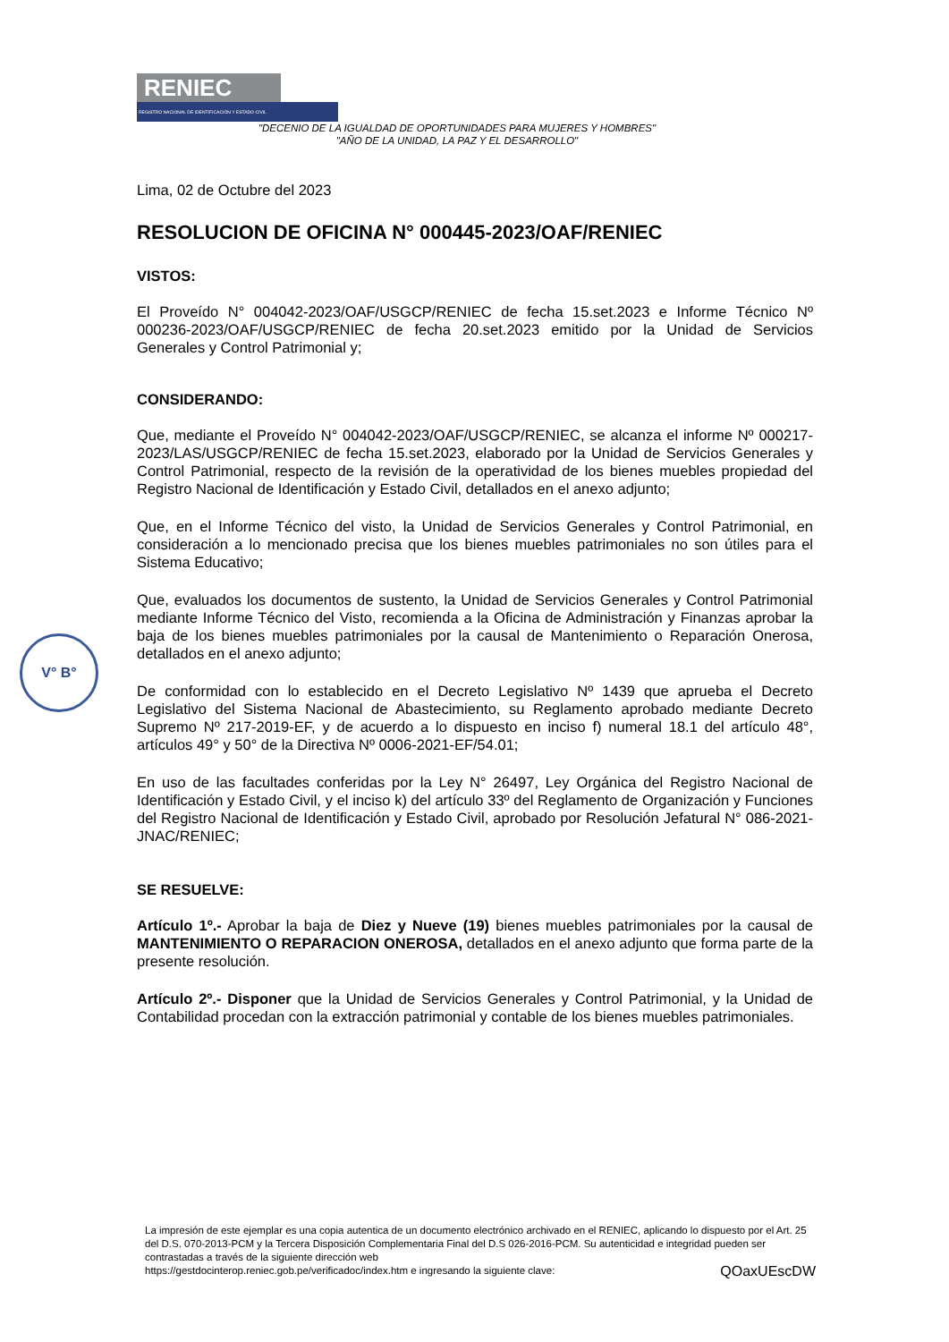RENIEC
REGISTRO NACIONAL DE IDENTIFICACIÓN Y ESTADO CIVIL
"DECENIO DE LA IGUALDAD DE OPORTUNIDADES PARA MUJERES Y HOMBRES"
"AÑO DE LA UNIDAD, LA PAZ Y EL DESARROLLO"
Lima, 02 de Octubre del 2023
RESOLUCION DE OFICINA N° 000445-2023/OAF/RENIEC
VISTOS:
El Proveído N° 004042-2023/OAF/USGCP/RENIEC de fecha 15.set.2023 e Informe Técnico Nº 000236-2023/OAF/USGCP/RENIEC de fecha 20.set.2023 emitido por la Unidad de Servicios Generales y Control Patrimonial y;
CONSIDERANDO:
Que, mediante el Proveído N° 004042-2023/OAF/USGCP/RENIEC, se alcanza el informe Nº 000217-2023/LAS/USGCP/RENIEC de fecha 15.set.2023, elaborado por la Unidad de Servicios Generales y Control Patrimonial, respecto de la revisión de la operatividad de los bienes muebles propiedad del Registro Nacional de Identificación y Estado Civil, detallados en el anexo adjunto;
Que, en el Informe Técnico del visto, la Unidad de Servicios Generales y Control Patrimonial, en consideración a lo mencionado precisa que los bienes muebles patrimoniales no son útiles para el Sistema Educativo;
Que, evaluados los documentos de sustento, la Unidad de Servicios Generales y Control Patrimonial mediante Informe Técnico del Visto, recomienda a la Oficina de Administración y Finanzas aprobar la baja de los bienes muebles patrimoniales por la causal de Mantenimiento o Reparación Onerosa, detallados en el anexo adjunto;
De conformidad con lo establecido en el Decreto Legislativo Nº 1439 que aprueba el Decreto Legislativo del Sistema Nacional de Abastecimiento, su Reglamento aprobado mediante Decreto Supremo Nº 217-2019-EF, y de acuerdo a lo dispuesto en inciso f) numeral 18.1 del artículo 48°, artículos 49° y 50° de la Directiva Nº 0006-2021-EF/54.01;
En uso de las facultades conferidas por la Ley N° 26497, Ley Orgánica del Registro Nacional de Identificación y Estado Civil, y el inciso k) del artículo 33º del Reglamento de Organización y Funciones del Registro Nacional de Identificación y Estado Civil, aprobado por Resolución Jefatural N° 086-2021-JNAC/RENIEC;
SE RESUELVE:
Artículo 1º.- Aprobar la baja de Diez y Nueve (19) bienes muebles patrimoniales por la causal de MANTENIMIENTO O REPARACION ONEROSA, detallados en el anexo adjunto que forma parte de la presente resolución.
Artículo 2º.- Disponer que la Unidad de Servicios Generales y Control Patrimonial, y la Unidad de Contabilidad procedan con la extracción patrimonial y contable de los bienes muebles patrimoniales.
V° B°
La impresión de este ejemplar es una copia autentica de un documento electrónico archivado en el RENIEC, aplicando lo dispuesto por el Art. 25 del D.S. 070-2013-PCM y la Tercera Disposición Complementaria Final del D.S 026-2016-PCM. Su autenticidad e integridad pueden ser contrastadas a través de la siguiente dirección web
https://gestdocinterop.reniec.gob.pe/verificadoc/index.htm e ingresando la siguiente clave: QOaxUEscDW